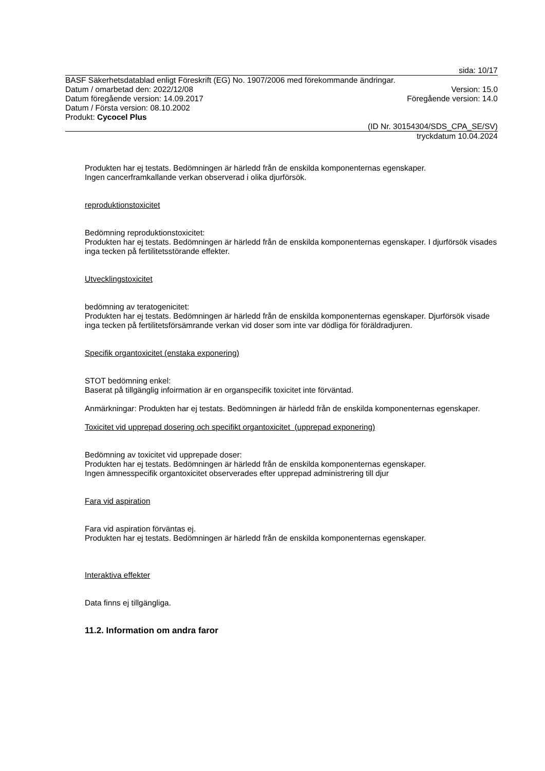sida: 10/17
BASF Säkerhetsdatablad enligt Föreskrift (EG) No. 1907/2006 med förekommande ändringar.
Datum / omarbetad den: 2022/12/08 Version: 15.0
Datum föregående version: 14.09.2017 Föregående version: 14.0
Datum / Första version: 08.10.2002
Produkt: Cycocel Plus
(ID Nr. 30154304/SDS_CPA_SE/SV)
tryckdatum 10.04.2024
Produkten har ej testats. Bedömningen är härledd från de enskilda komponenternas egenskaper.
Ingen cancerframkallande verkan observerad i olika djurförsök.
reproduktionstoxicitet
Bedömning reproduktionstoxicitet:
Produkten har ej testats. Bedömningen är härledd från de enskilda komponenternas egenskaper. I djurförsök visades inga tecken på fertilitetsstörande effekter.
Utvecklingstoxicitet
bedömning av teratogenicitet:
Produkten har ej testats. Bedömningen är härledd från de enskilda komponenternas egenskaper. Djurförsök visade inga tecken på fertilitetsförsämrande verkan vid doser som inte var dödliga för föräldradjuren.
Specifik organtoxicitet (enstaka exponering)
STOT bedömning enkel:
Baserat på tillgänglig infoirmation är en organspecifik toxicitet inte förväntad.
Anmärkningar: Produkten har ej testats. Bedömningen är härledd från de enskilda komponenternas egenskaper.
Toxicitet vid upprepad dosering och specifikt organtoxicitet (upprepad exponering)
Bedömning av toxicitet vid upprepade doser:
Produkten har ej testats. Bedömningen är härledd från de enskilda komponenternas egenskaper.
Ingen ämnesspecifik organtoxicitet observerades efter upprepad administrering till djur
Fara vid aspiration
Fara vid aspiration förväntas ej.
Produkten har ej testats. Bedömningen är härledd från de enskilda komponenternas egenskaper.
Interaktiva effekter
Data finns ej tillgängliga.
11.2. Information om andra faror